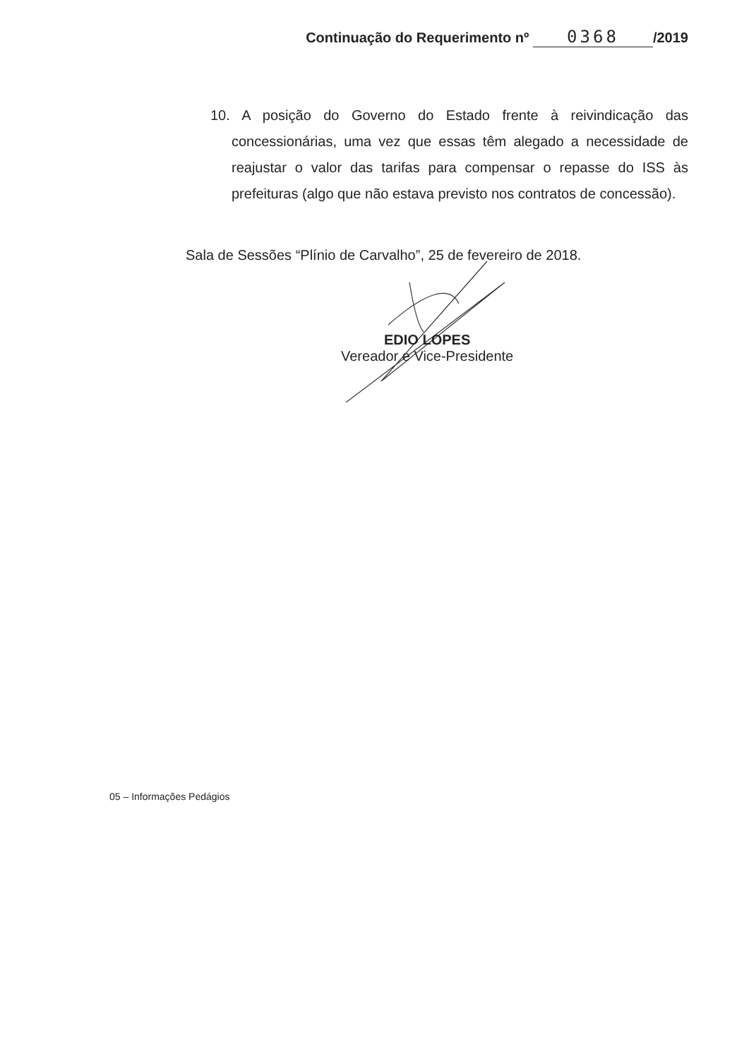Continuação do Requerimento nº 0368 /2019
10. A posição do Governo do Estado frente à reivindicação das concessionárias, uma vez que essas têm alegado a necessidade de reajustar o valor das tarifas para compensar o repasse do ISS às prefeituras (algo que não estava previsto nos contratos de concessão).
Sala de Sessões “Plínio de Carvalho”, 25 de fevereiro de 2018.
EDIO LOPES
Vereador e Vice-Presidente
05 – Informações Pedágios